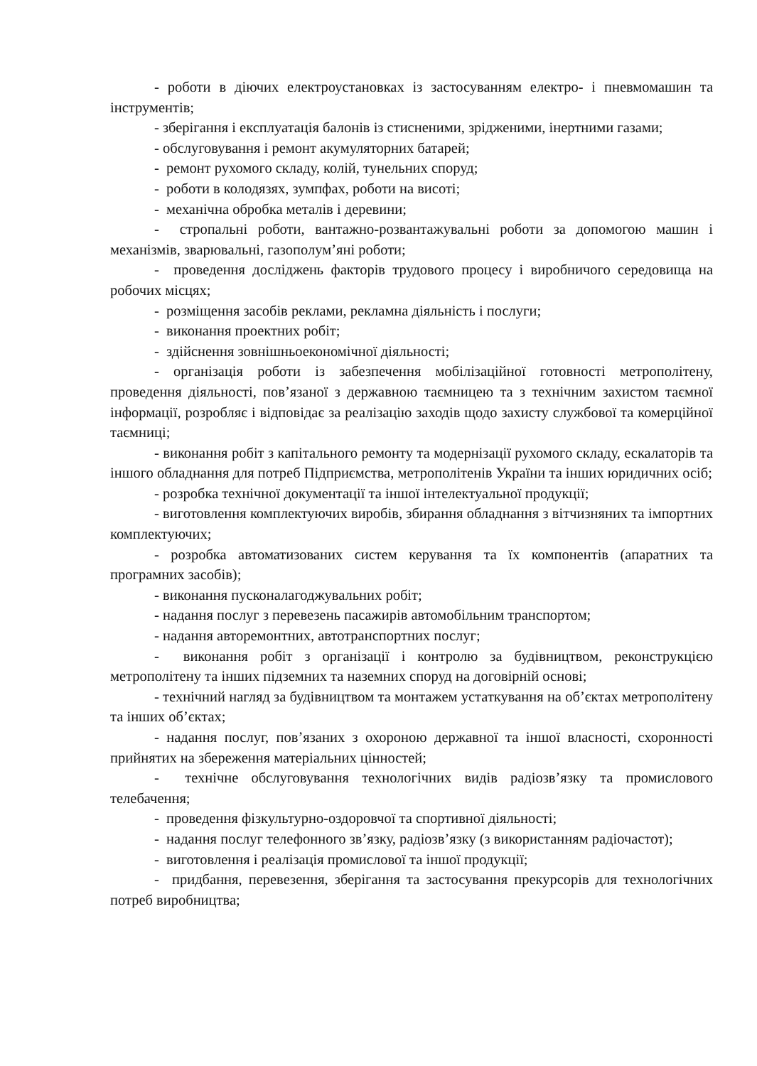- роботи в діючих електроустановках із застосуванням електро- і пневмомашин та інструментів;
- зберігання і експлуатація балонів із стисненими, зрідженими, інертними газами;
- обслуговування і ремонт акумуляторних батарей;
- ремонт рухомого складу, колій, тунельних споруд;
- роботи в колодязях, зумпфах, роботи на висоті;
- механічна обробка металів і деревини;
- стропальні роботи, вантажно-розвантажувальні роботи за допомогою машин і механізмів, зварювальні, газополум’яні роботи;
- проведення досліджень факторів трудового процесу і виробничого середовища на робочих місцях;
- розміщення засобів реклами, рекламна діяльність і послуги;
- виконання проектних робіт;
- здійснення зовнішньоекономічної діяльності;
- організація роботи із забезпечення мобілізаційної готовності метрополітену, проведення діяльності, пов’язаної з державною таємницею та з технічним захистом таємної інформації, розробляє і відповідає за реалізацію заходів щодо захисту службової та комерційної таємниці;
- виконання робіт з капітального ремонту та модернізації рухомого складу, ескалаторів та іншого обладнання для потреб Підприємства, метрополітенів України та інших юридичних осіб;
- розробка технічної документації та іншої інтелектуальної продукції;
- виготовлення комплектуючих виробів, збирання обладнання з вітчизняних та імпортних комплектуючих;
- розробка автоматизованих систем керування та їх компонентів (апаратних та програмних засобів);
- виконання пусконалагоджувальних робіт;
- надання послуг з перевезень пасажирів автомобільним транспортом;
- надання авторемонтних, автотранспортних послуг;
- виконання робіт з організації і контролю за будівництвом, реконструкцією метрополітену та інших підземних та наземних споруд на договірній основі;
- технічний нагляд за будівництвом та монтажем устаткування на об’єктах метрополітену та інших об’єктах;
- надання послуг, пов’язаних з охороною державної та іншої власності, схоронності прийнятих на збереження матеріальних цінностей;
- технічне обслуговування технологічних видів радіозв’язку та промислового телебачення;
- проведення фізкультурно-оздоровчої та спортивної діяльності;
- надання послуг телефонного зв’язку, радіозв’язку (з використанням радіочастот);
- виготовлення і реалізація промислової та іншої продукції;
- придбання, перевезення, зберігання та застосування прекурсорів для технологічних потреб виробництва;